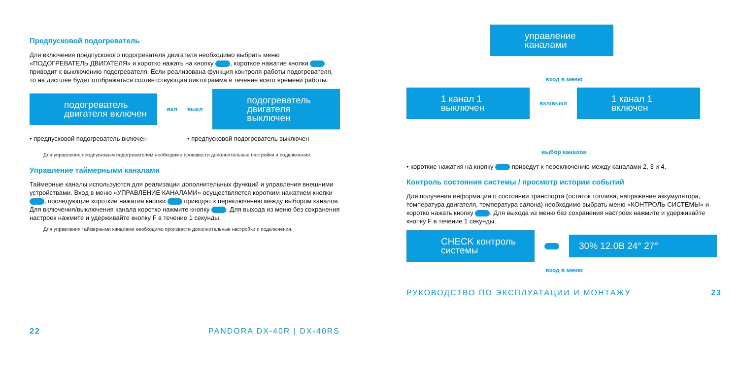Предпусковой подогреватель
Для включения предпускового подогревателя двигателя необходимо выбрать меню «ПОДОГРЕВАТЕЛЬ ДВИГАТЕЛЯ» и коротко нажать на кнопку , короткое нажатие кнопки приводит к выключению подогревателя. Если реализована функция контроля работы подогревателя, то на дисплее будет отображаться соответствующая пиктограмма в течение всего времени работы.
подогреватель двигателя включен
вкл выкл
подогреватель двигателя выключен
• предпусковой подогреватель включен
• предпусковой подогреватель выключен
Для управления предпусковым подогревателем необходимо произвести дополнительные настройки и подключения.
Управление таймерными каналами
Таймерные каналы используются для реализации дополнительных функций и управления внешними устройствами. Вход в меню «УПРАВЛЕНИЕ КАНАЛАМИ» осуществляется коротким нажатием кнопки , последующие короткие нажатия кнопки приводят к переключению между выбором каналов. Для включения/выключения канала коротко нажмите кнопку . Для выхода из меню без сохранения настроек нажмите и удерживайте кнопку F в течение 1 секунды.
Для управления таймерными каналами необходимо произвести дополнительные настройки и подключения.
22 PANDORA DX-40R | DX-40RS
управление каналами
вход в меню
1 канал 1 выключен
вкл/выкл
1 канал 1 включен
выбор каналов
• короткие нажатия на кнопку приведут к переключению между каналами 2, 3 и 4.
Контроль состояния системы / просмотр истории событий
Для получения информации о состоянии транспорта (остаток топлива, напряжение аккумулятора, температура двигателя, температура салона) необходимо выбрать меню «КОНТРОЛЬ СИСТЕМЫ» и коротко нажать кнопку . Для выхода из меню без сохранения настроек нажмите и удерживайте кнопку F в течение 1 секунды.
CHECK контроль системы
30% 12.0В 24° 27°
вход в меню
РУКОВОДСТВО ПО ЭКСПЛУАТАЦИИ И МОНТАЖУ 23